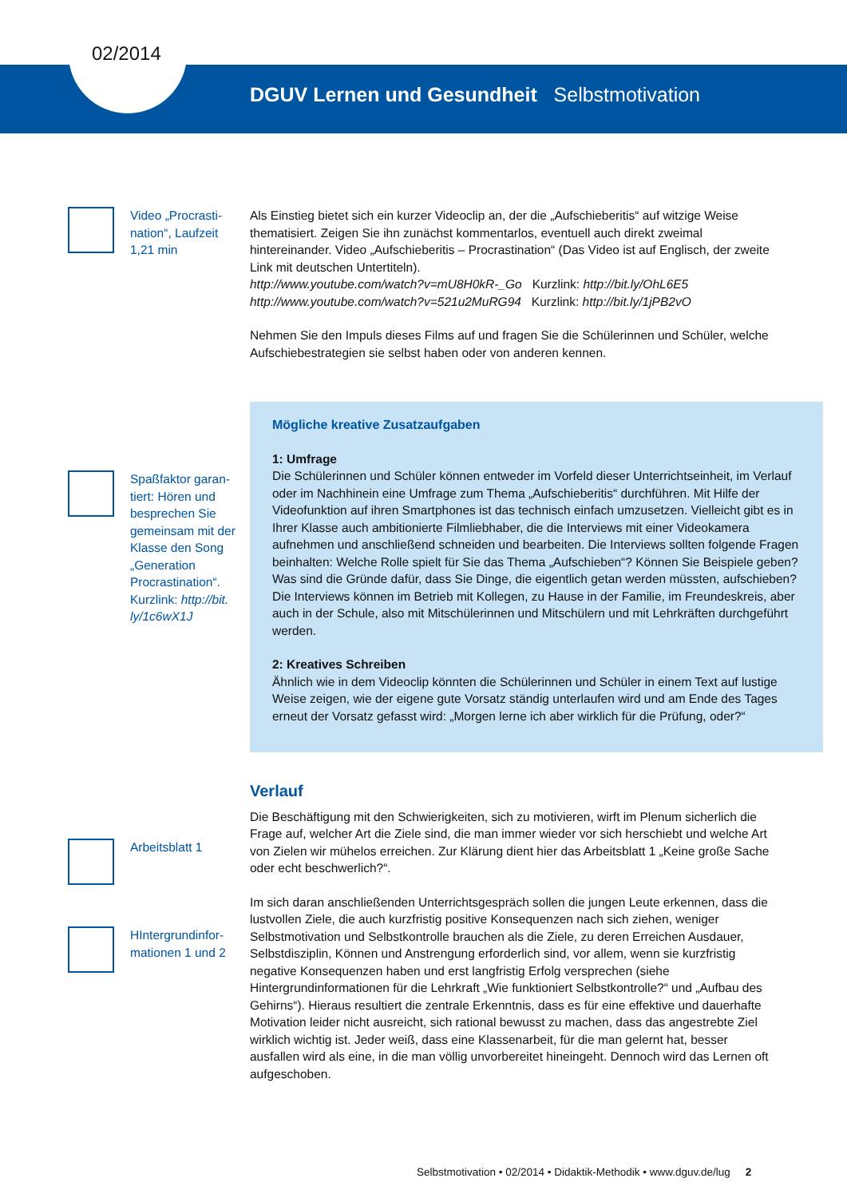02/2014
DGUV Lernen und Gesundheit Selbstmotivation
Video „Procrasti-
nation“, Laufzeit
1,21 min
Als Einstieg bietet sich ein kurzer Videoclip an, der die „Aufschieberitis“ auf witzige Weise thematisiert. Zeigen Sie ihn zunächst kommentarlos, eventuell auch direkt zweimal hintereinander. Video „Aufschieberitis – Procrastination“ (Das Video ist auf Englisch, der zweite Link mit deutschen Untertiteln).
http://www.youtube.com/watch?v=mU8H0kR-_Go Kurzlink: http://bit.ly/OhL6E5
http://www.youtube.com/watch?v=521u2MuRG94 Kurzlink: http://bit.ly/1jPB2vO
Nehmen Sie den Impuls dieses Films auf und fragen Sie die Schülerinnen und Schüler, welche Aufschiebestrategien sie selbst haben oder von anderen kennen.
Spaßfaktor garan-tiert: Hören und besprechen Sie gemeinsam mit der Klasse den Song „Generation Procrastination“. Kurzlink: http://bit.
ly/1c6wX1J
Mögliche kreative Zusatzaufgaben
1: Umfrage
Die Schülerinnen und Schüler können entweder im Vorfeld dieser Unterrichtseinheit, im Verlauf oder im Nachhinein eine Umfrage zum Thema „Aufschieberitis“ durchführen. Mit Hilfe der Videofunktion auf ihren Smartphones ist das technisch einfach umzusetzen. Vielleicht gibt es in Ihrer Klasse auch ambitionierte Filmliebhaber, die die Interviews mit einer Videokamera aufnehmen und anschließend schneiden und bearbeiten. Die Interviews sollten folgende Fragen beinhalten: Welche Rolle spielt für Sie das Thema „Aufschieben“? Können Sie Beispiele geben? Was sind die Gründe dafür, dass Sie Dinge, die eigentlich getan werden müssten, aufschieben? Die Interviews können im Betrieb mit Kollegen, zu Hause in der Familie, im Freundeskreis, aber auch in der Schule, also mit Mitschülerinnen und Mitschülern und mit Lehrkräften durchgeführt werden.
2: Kreatives Schreiben
Ähnlich wie in dem Videoclip könnten die Schülerinnen und Schüler in einem Text auf lustige Weise zeigen, wie der eigene gute Vorsatz ständig unterlaufen wird und am Ende des Tages erneut der Vorsatz gefasst wird: „Morgen lerne ich aber wirklich für die Prüfung, oder?“
Arbeitsblatt 1
HIntergrundinfor-
mationen 1 und 2
Verlauf
Die Beschäftigung mit den Schwierigkeiten, sich zu motivieren, wirft im Plenum sicherlich die Frage auf, welcher Art die Ziele sind, die man immer wieder vor sich herschiebt und welche Art von Zielen wir mühelos erreichen. Zur Klärung dient hier das Arbeitsblatt 1 „Keine große Sache oder echt beschwerlich?“.
Im sich daran anschließenden Unterrichtsgespräch sollen die jungen Leute erkennen, dass die lustvollen Ziele, die auch kurzfristig positive Konsequenzen nach sich ziehen, weniger Selbstmotivation und Selbstkontrolle brauchen als die Ziele, zu deren Erreichen Ausdauer, Selbstdisziplin, Können und Anstrengung erforderlich sind, vor allem, wenn sie kurzfristig negative Konsequenzen haben und erst langfristig Erfolg versprechen (siehe Hintergrundinformationen für die Lehrkraft „Wie funktioniert Selbstkontrolle?“ und „Aufbau des Gehirns“). Hieraus resultiert die zentrale Erkenntnis, dass es für eine effektive und dauerhafte Motivation leider nicht ausreicht, sich rational bewusst zu machen, dass das angestrebte Ziel wirklich wichtig ist. Jeder weiß, dass eine Klassenarbeit, für die man gelernt hat, besser ausfallen wird als eine, in die man völlig unvorbereitet hineingeht. Dennoch wird das Lernen oft aufgeschoben.
Selbstmotivation • 02/2014 • Didaktik-Methodik • www.dguv.de/lug 2